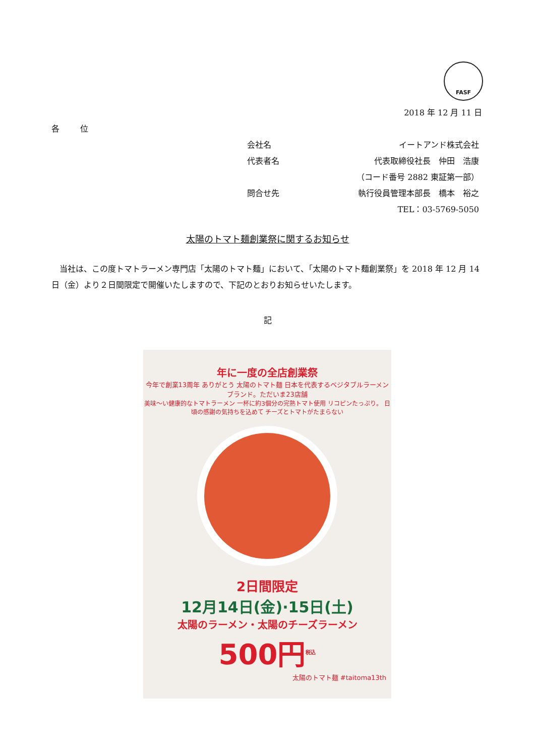FASF
2018 年 12 月 11 日
各 位
会社名 イートアンド株式会社
代表者名 代表取締役社長　仲田　浩康
（コード番号 2882 東証第一部）
問合せ先 執行役員管理本部長　橋本　裕之
TEL：03-5769-5050
太陽のトマト麺創業祭に関するお知らせ
当社は、この度トマトラーメン専門店「太陽のトマト麺」において、「太陽のトマト麺創業祭」を 2018 年 12 月 14 日（金）より２日間限定で開催いたしますので、下記のとおりお知らせいたします。
記
年に一度の全店創業祭
今年で創業13周年 ありがとう 太陽のトマト麺 日本を代表するベジタブルラーメンブランド。ただいま23店舗
美味～い健康的なトマトラーメン 一杯に約3個分の完熟トマト使用 リコピンたっぷり。 日頃の感謝の気持ちを込めて チーズとトマトがたまらない
2日間限定
12月14日(金)·15日(土)
太陽のラーメン・太陽のチーズラーメン
500円<sup>税込</sup>
太陽のトマト麺 #taitoma13th